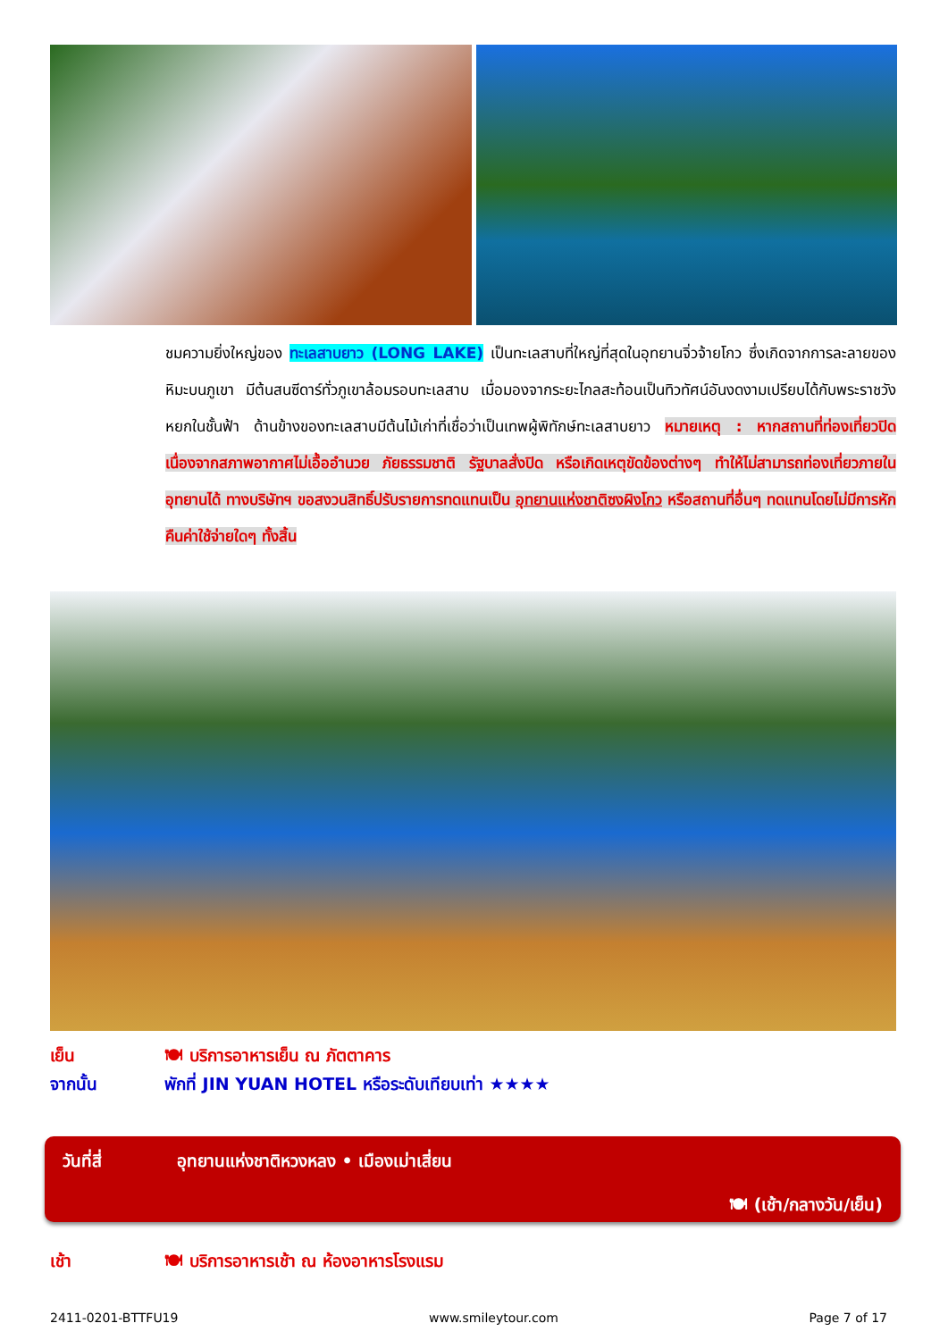ชมความยิ่งใหญ่ของ ทะเลสาบยาว (LONG LAKE) เป็นทะเลสาบที่ใหญ่ที่สุดในอุทยานจิ่วจ้ายโกว ซึ่งเกิดจากการละลายของหิมะบนภูเขา มีต้นสนซีดาร์ทั่วภูเขาล้อมรอบทะเลสาบ เมื่อมองจากระยะไกลสะท้อนเป็นทิวทัศน์อันงดงามเปรียบได้กับพระราชวังหยกในชั้นฟ้า ด้านข้างของทะเลสาบมีต้นไม้เก่าที่เชื่อว่าเป็นเทพผู้พิทักษ์ทะเลสาบยาว หมายเหตุ : หากสถานที่ท่องเที่ยวปิดเนื่องจากสภาพอากาศไม่เอื้ออำนวย ภัยธรรมชาติ รัฐบาลสั่งปิด หรือเกิดเหตุขัดข้องต่างๆ ทำให้ไม่สามารถท่องเที่ยวภายในอุทยานได้ ทางบริษัทฯ ขอสงวนสิทธิ์ปรับรายการทดแทนเป็น อุทยานแห่งชาติซงผิงโกว หรือสถานที่อื่นๆ ทดแทนโดยไม่มีการหักคืนค่าใช้จ่ายใดๆ ทั้งสิ้น
เย็น 🍽 บริการอาหารเย็น ณ ภัตตาคาร
จากนั้น พักที่ JIN YUAN HOTEL หรือระดับเทียบเท่า ★★★★
วันที่สี่ อุทยานแห่งชาติหวงหลง • เมืองเม่าเสี่ยน
🍽 (เช้า/กลางวัน/เย็น)
เช้า 🍽 บริการอาหารเช้า ณ ห้องอาหารโรงแรม
2411-0201-BTTFU19 www.smileytour.com Page 7 of 17